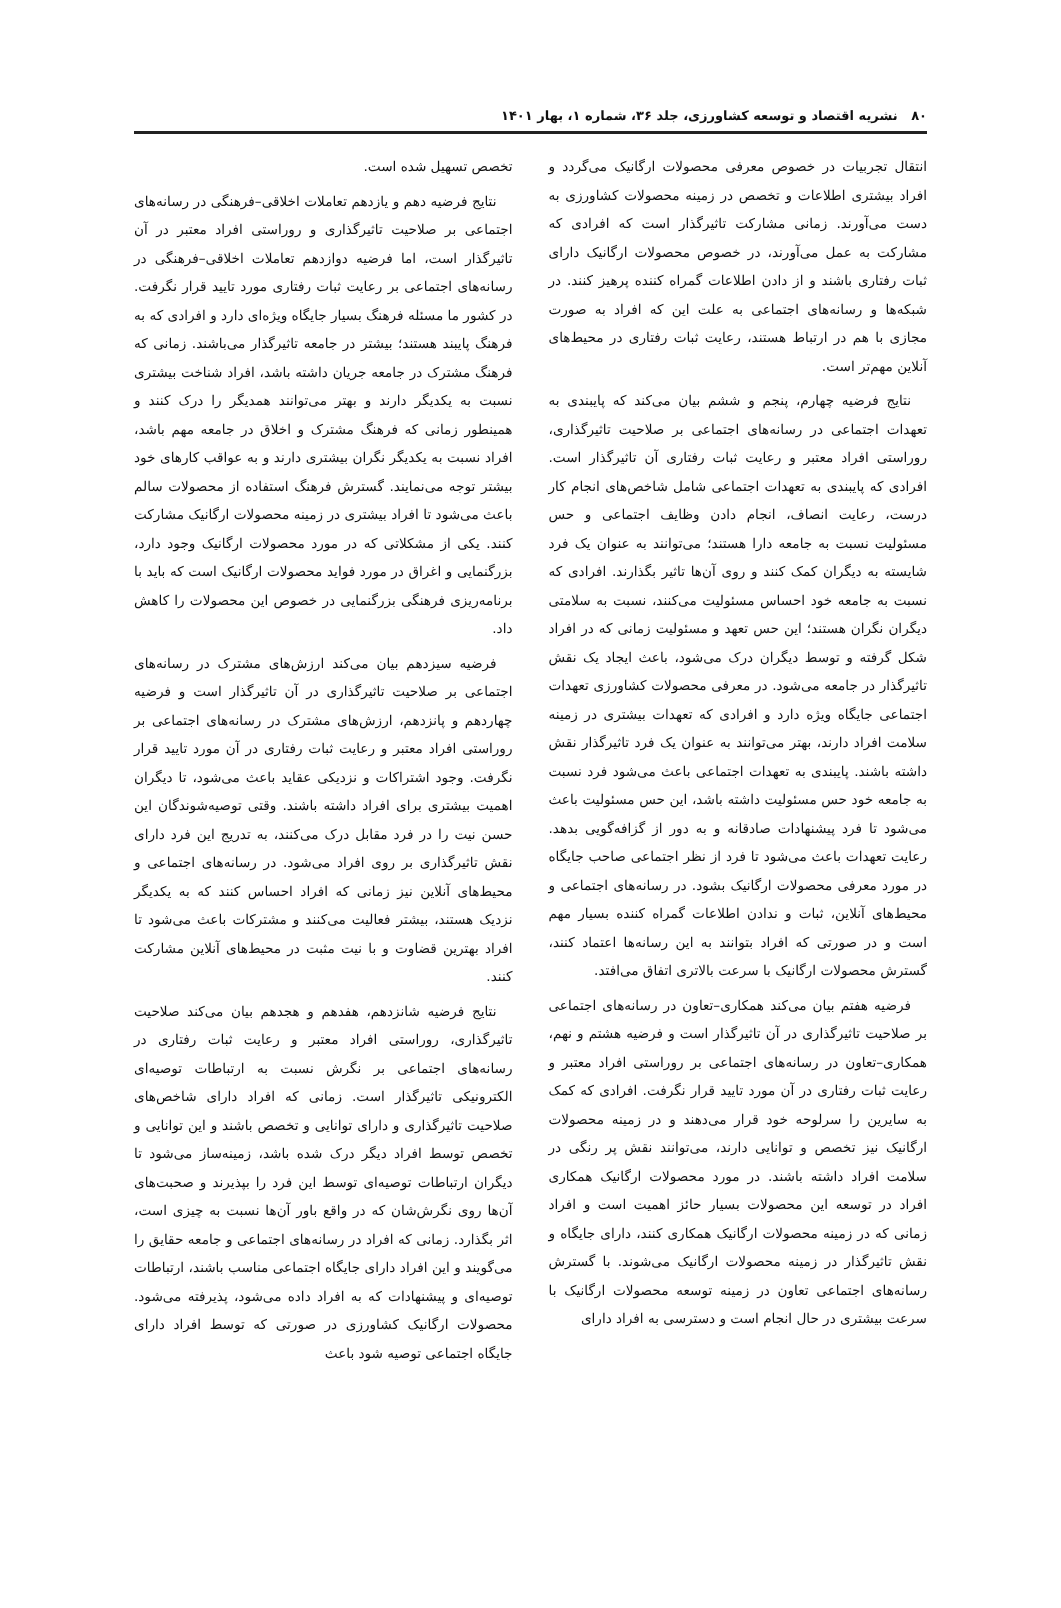۸۰ نشریه اقتصاد و توسعه کشاورزی، جلد ۳۶، شماره ۱، بهار ۱۴۰۱
انتقال تجربیات در خصوص معرفی محصولات ارگانیک می‌گردد و افراد بیشتری اطلاعات و تخصص در زمینه محصولات کشاورزی به دست می‌آورند. زمانی مشارکت تاثیرگذار است که افرادی که مشارکت به عمل می‌آورند، در خصوص محصولات ارگانیک دارای ثبات رفتاری باشند و از دادن اطلاعات گمراه کننده پرهیز کنند. در شبکه‌ها و رسانه‌های اجتماعی به علت این که افراد به صورت مجازی با هم در ارتباط هستند، رعایت ثبات رفتاری در محیط‌های آنلاین مهم‌تر است.
نتایج فرضیه چهارم، پنجم و ششم بیان می‌کند که پایبندی به تعهدات اجتماعی در رسانه‌های اجتماعی بر صلاحیت تاثیرگذاری، روراستی افراد معتبر و رعایت ثبات رفتاری آن تاثیرگذار است. افرادی که پایبندی به تعهدات اجتماعی شامل شاخص‌های انجام کار درست، رعایت انصاف، انجام دادن وظایف اجتماعی و حس مسئولیت نسبت به جامعه دارا هستند؛ می‌توانند به عنوان یک فرد شایسته به دیگران کمک کنند و روی آن‌ها تاثیر بگذارند. افرادی که نسبت به جامعه خود احساس مسئولیت می‌کنند، نسبت به سلامتی دیگران نگران هستند؛ این حس تعهد و مسئولیت زمانی که در افراد شکل گرفته و توسط دیگران درک می‌شود، باعث ایجاد یک نقش تاثیرگذار در جامعه می‌شود. در معرفی محصولات کشاورزی تعهدات اجتماعی جایگاه ویژه دارد و افرادی که تعهدات بیشتری در زمینه سلامت افراد دارند، بهتر می‌توانند به عنوان یک فرد تاثیرگذار نقش داشته باشند. پایبندی به تعهدات اجتماعی باعث می‌شود فرد نسبت به جامعه خود حس مسئولیت داشته باشد، این حس مسئولیت باعث می‌شود تا فرد پیشنهادات صادقانه و به دور از گزافه‌گویی بدهد. رعایت تعهدات باعث می‌شود تا فرد از نظر اجتماعی صاحب جایگاه در مورد معرفی محصولات ارگانیک بشود. در رسانه‌های اجتماعی و محیط‌های آنلاین، ثبات و ندادن اطلاعات گمراه کننده بسیار مهم است و در صورتی که افراد بتوانند به این رسانه‌ها اعتماد کنند، گسترش محصولات ارگانیک با سرعت بالاتری اتفاق می‌افتد.
فرضیه هفتم بیان می‌کند همکاری–تعاون در رسانه‌های اجتماعی بر صلاحیت تاثیرگذاری در آن تاثیرگذار است و فرضیه هشتم و نهم، همکاری–تعاون در رسانه‌های اجتماعی بر روراستی افراد معتبر و رعایت ثبات رفتاری در آن مورد تایید قرار نگرفت. افرادی که کمک به سایرین را سرلوحه خود قرار می‌دهند و در زمینه محصولات ارگانیک نیز تخصص و توانایی دارند، می‌توانند نقش پر رنگی در سلامت افراد داشته باشند. در مورد محصولات ارگانیک همکاری افراد در توسعه این محصولات بسیار حائز اهمیت است و افراد زمانی که در زمینه محصولات ارگانیک همکاری کنند، دارای جایگاه و نقش تاثیرگذار در زمینه محصولات ارگانیک می‌شوند. با گسترش رسانه‌های اجتماعی تعاون در زمینه توسعه محصولات ارگانیک با سرعت بیشتری در حال انجام است و دسترسی به افراد دارای
تخصص تسهیل شده است.
نتایج فرضیه دهم و یازدهم تعاملات اخلاقی–فرهنگی در رسانه‌های اجتماعی بر صلاحیت تاثیرگذاری و روراستی افراد معتبر در آن تاثیرگذار است، اما فرضیه دوازدهم تعاملات اخلاقی–فرهنگی در رسانه‌های اجتماعی بر رعایت ثبات رفتاری مورد تایید قرار نگرفت. در کشور ما مسئله فرهنگ بسیار جایگاه ویژه‌ای دارد و افرادی که به فرهنگ پایبند هستند؛ بیشتر در جامعه تاثیرگذار می‌باشند. زمانی که فرهنگ مشترک در جامعه جریان داشته باشد، افراد شناخت بیشتری نسبت به یکدیگر دارند و بهتر می‌توانند همدیگر را درک کنند و همینطور زمانی که فرهنگ مشترک و اخلاق در جامعه مهم باشد، افراد نسبت به یکدیگر نگران بیشتری دارند و به عواقب کارهای خود بیشتر توجه می‌نمایند. گسترش فرهنگ استفاده از محصولات سالم باعث می‌شود تا افراد بیشتری در زمینه محصولات ارگانیک مشارکت کنند. یکی از مشکلاتی که در مورد محصولات ارگانیک وجود دارد، بزرگنمایی و اغراق در مورد فواید محصولات ارگانیک است که باید با برنامه‌ریزی فرهنگی بزرگنمایی در خصوص این محصولات را کاهش داد.
فرضیه سیزدهم بیان می‌کند ارزش‌های مشترک در رسانه‌های اجتماعی بر صلاحیت تاثیرگذاری در آن تاثیرگذار است و فرضیه چهاردهم و پانزدهم، ارزش‌های مشترک در رسانه‌های اجتماعی بر روراستی افراد معتبر و رعایت ثبات رفتاری در آن مورد تایید قرار نگرفت. وجود اشتراکات و نزدیکی عقاید باعث می‌شود، تا دیگران اهمیت بیشتری برای افراد داشته باشند. وقتی توصیه‌شوندگان این حسن نیت را در فرد مقابل درک می‌کنند، به تدریج این فرد دارای نقش تاثیرگذاری بر روی افراد می‌شود. در رسانه‌های اجتماعی و محیط‌های آنلاین نیز زمانی که افراد احساس کنند که به یکدیگر نزدیک هستند، بیشتر فعالیت می‌کنند و مشترکات باعث می‌شود تا افراد بهترین قضاوت و با نیت مثبت در محیط‌های آنلاین مشارکت کنند.
نتایج فرضیه شانزدهم، هفدهم و هجدهم بیان می‌کند صلاحیت تاثیرگذاری، روراستی افراد معتبر و رعایت ثبات رفتاری در رسانه‌های اجتماعی بر نگرش نسبت به ارتباطات توصیه‌ای الکترونیکی تاثیرگذار است. زمانی که افراد دارای شاخص‌های صلاحیت تاثیرگذاری و دارای توانایی و تخصص باشند و این توانایی و تخصص توسط افراد دیگر درک شده باشد، زمینه‌ساز می‌شود تا دیگران ارتباطات توصیه‌ای توسط این فرد را بپذیرند و صحبت‌های آن‌ها روی نگرش‌شان که در واقع باور آن‌ها نسبت به چیزی است، اثر بگذارد. زمانی که افراد در رسانه‌های اجتماعی و جامعه حقایق را می‌گویند و این افراد دارای جایگاه اجتماعی مناسب باشند، ارتباطات توصیه‌ای و پیشنهادات که به افراد داده می‌شود، پذیرفته می‌شود. محصولات ارگانیک کشاورزی در صورتی که توسط افراد دارای جایگاه اجتماعی توصیه شود باعث